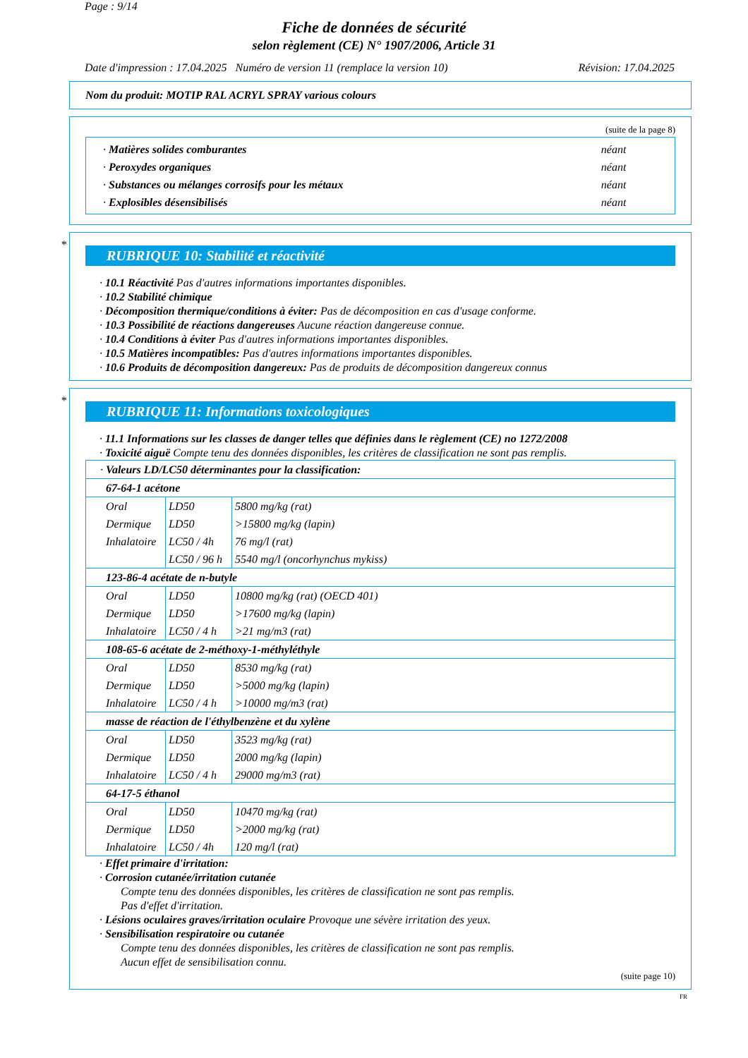Page : 9/14
Fiche de données de sécurité
selon règlement (CE) N° 1907/2006, Article 31
Date d'impression : 17.04.2025 Numéro de version 11 (remplace la version 10) Révision: 17.04.2025
Nom du produit: MOTIP RAL ACRYL SPRAY various colours
(suite de la page 8)
| · Matières solides comburantes | néant |
| · Peroxydes organiques | néant |
| · Substances ou mélanges corrosifs pour les métaux | néant |
| · Explosibles désensibilisés | néant |
*
RUBRIQUE 10: Stabilité et réactivité
· 10.1 Réactivité Pas d'autres informations importantes disponibles.
· 10.2 Stabilité chimique
· Décomposition thermique/conditions à éviter: Pas de décomposition en cas d'usage conforme.
· 10.3 Possibilité de réactions dangereuses Aucune réaction dangereuse connue.
· 10.4 Conditions à éviter Pas d'autres informations importantes disponibles.
· 10.5 Matières incompatibles: Pas d'autres informations importantes disponibles.
· 10.6 Produits de décomposition dangereux: Pas de produits de décomposition dangereux connus
*
RUBRIQUE 11: Informations toxicologiques
· 11.1 Informations sur les classes de danger telles que définies dans le règlement (CE) no 1272/2008
· Toxicité aiguë Compte tenu des données disponibles, les critères de classification ne sont pas remplis.
| · Valeurs LD/LC50 déterminantes pour la classification: | | |
| 67-64-1 acétone | | |
| Oral | LD50 | 5800 mg/kg (rat) |
| Dermique | LD50 | >15800 mg/kg (lapin) |
| Inhalatoire | LC50 / 4h | 76 mg/l (rat) |
| | LC50 / 96 h | 5540 mg/l (oncorhynchus mykiss) |
| 123-86-4 acétate de n-butyle | | |
| Oral | LD50 | 10800 mg/kg (rat) (OECD 401) |
| Dermique | LD50 | >17600 mg/kg (lapin) |
| Inhalatoire | LC50 / 4 h | >21 mg/m3 (rat) |
| 108-65-6 acétate de 2-méthoxy-1-méthyléthyle | | |
| Oral | LD50 | 8530 mg/kg (rat) |
| Dermique | LD50 | >5000 mg/kg (lapin) |
| Inhalatoire | LC50 / 4 h | >10000 mg/m3 (rat) |
| masse de réaction de l'éthylbenzène et du xylène | | |
| Oral | LD50 | 3523 mg/kg (rat) |
| Dermique | LD50 | 2000 mg/kg (lapin) |
| Inhalatoire | LC50 / 4 h | 29000 mg/m3 (rat) |
| 64-17-5 éthanol | | |
| Oral | LD50 | 10470 mg/kg (rat) |
| Dermique | LD50 | >2000 mg/kg (rat) |
| Inhalatoire | LC50 / 4h | 120 mg/l (rat) |
· Effet primaire d'irritation:
· Corrosion cutanée/irritation cutanée
Compte tenu des données disponibles, les critères de classification ne sont pas remplis.
Pas d'effet d'irritation.
· Lésions oculaires graves/irritation oculaire Provoque une sévère irritation des yeux.
· Sensibilisation respiratoire ou cutanée
Compte tenu des données disponibles, les critères de classification ne sont pas remplis.
Aucun effet de sensibilisation connu.
(suite page 10)
FR